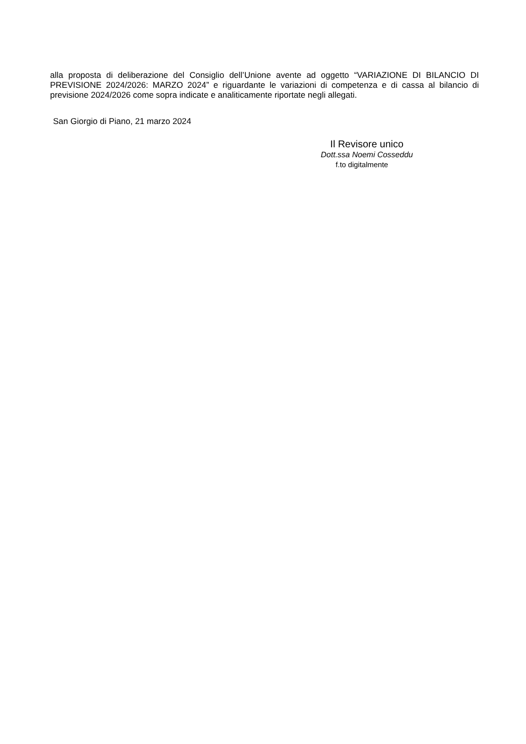alla proposta di deliberazione del Consiglio dell’Unione avente ad oggetto “VARIAZIONE DI BILANCIO DI PREVISIONE 2024/2026: MARZO 2024” e riguardante le variazioni di competenza e di cassa al bilancio di previsione 2024/2026 come sopra indicate e analiticamente riportate negli allegati.
San Giorgio di Piano, 21 marzo 2024
Il Revisore unico
Dott.ssa Noemi Cosseddu
f.to digitalmente